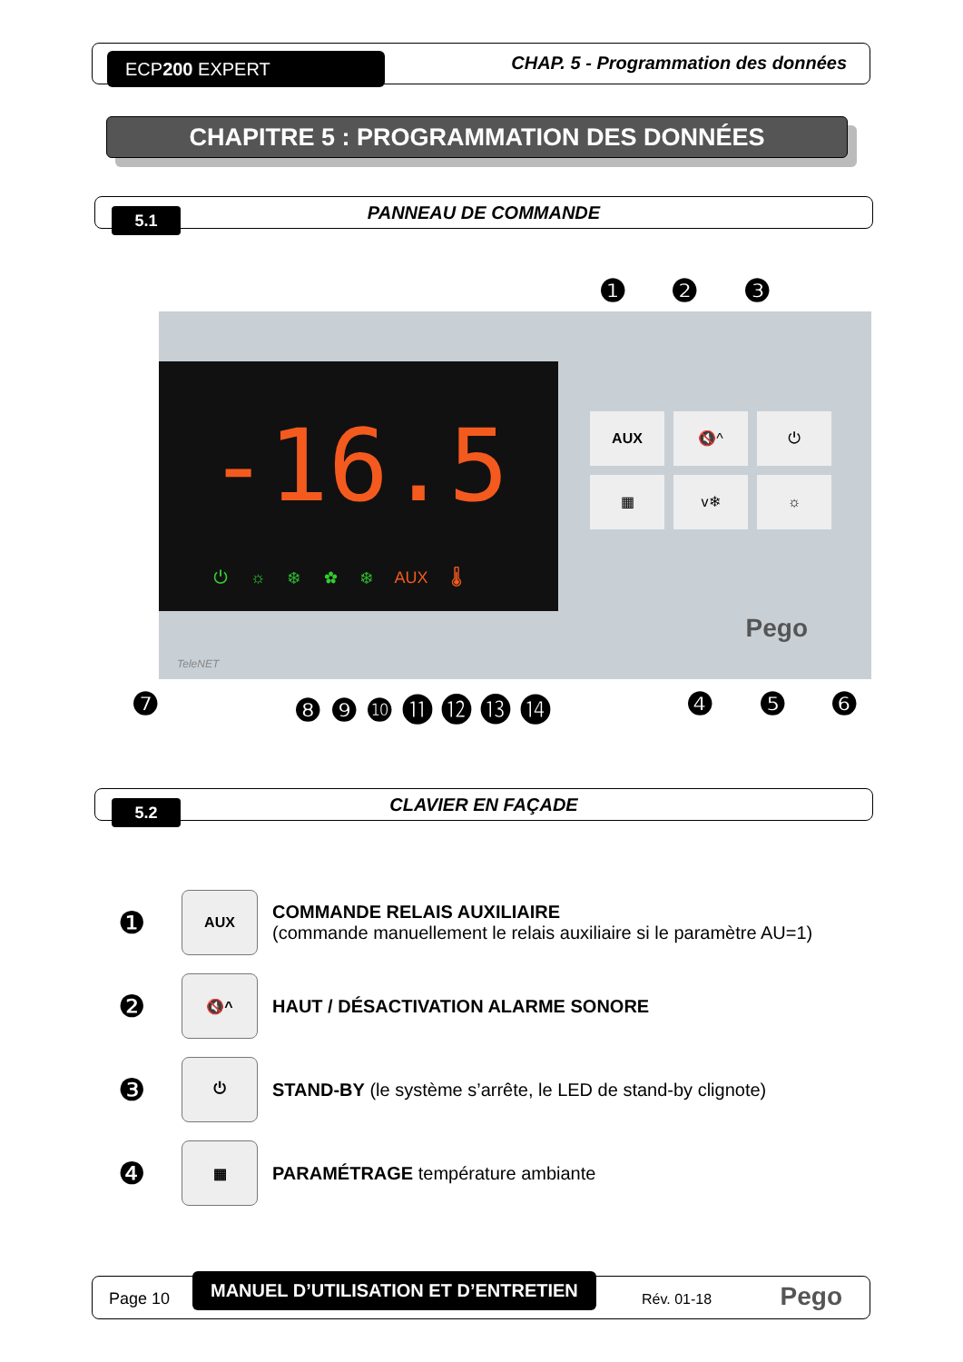ECP200 EXPERT
CHAP. 5 - Programmation des données
CHAPITRE 5 : PROGRAMMATION DES DONNÉES
5.1
PANNEAU DE COMMANDE
❶ ❷ ❸
-16.5
⏻ ☼ ❄ ✿ ❄ AUX 🌡
AUX
🔇^
⏻
▦
v❄
☼
Pego
TeleNET
❼ ❽ ❾ ❿ ⓫ ⓬ ⓭ ⓮ ❹ ❺ ❻
5.2
CLAVIER EN FAÇADE
❶ AUX COMMANDE RELAIS AUXILIAIRE
(commande manuellement le relais auxiliaire si le paramètre AU=1)
❷ 🔇^ HAUT / DÉSACTIVATION ALARME SONORE
❸ ⏻ STAND-BY (le système s’arrête, le LED de stand-by clignote)
❹ ▦ PARAMÉTRAGE température ambiante
Page 10
MANUEL D’UTILISATION ET D’ENTRETIEN
Rév. 01-18 Pego